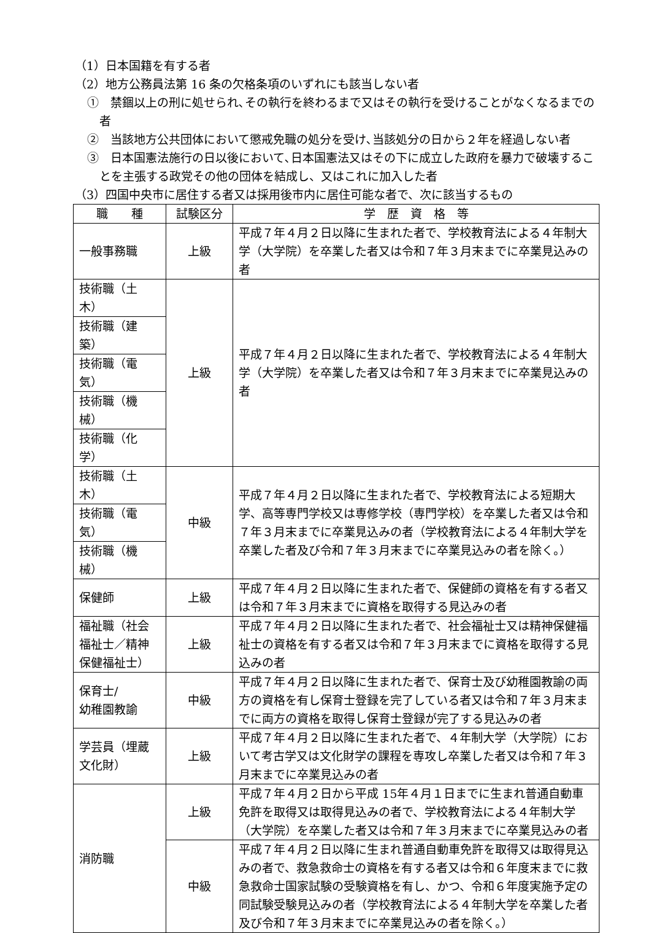（1）日本国籍を有する者
（2）地方公務員法第 16 条の欠格条項のいずれにも該当しない者
①　禁錮以上の刑に処せられ､その執行を終わるまで又はその執行を受けることがなくなるまでの者
②　当該地方公共団体において懲戒免職の処分を受け､当該処分の日から２年を経過しない者
③　日本国憲法施行の日以後において､日本国憲法又はその下に成立した政府を暴力で破壊することを主張する政党その他の団体を結成し、又はこれに加入した者
（3）四国中央市に居住する者又は採用後市内に居住可能な者で、次に該当するもの
| 職 種 | 試験区分 | 学 歴 資 格 等 |
| 一般事務職 | 上級 | 平成７年４月２日以降に生まれた者で、学校教育法による４年制大学（大学院）を卒業した者又は令和７年３月末までに卒業見込みの者 |
| 技術職（土木） | 上級 | 平成７年４月２日以降に生まれた者で、学校教育法による４年制大学（大学院）を卒業した者又は令和７年３月末までに卒業見込みの者 |
| 技術職（建築） | | |
| 技術職（電気） | | |
| 技術職（機械） | | |
| 技術職（化学） | | |
| 技術職（土木） | 中級 | 平成７年４月２日以降に生まれた者で、学校教育法による短期大学、高等専門学校又は専修学校（専門学校）を卒業した者又は令和７年３月末までに卒業見込みの者（学校教育法による４年制大学を卒業した者及び令和７年３月末までに卒業見込みの者を除く。） |
| 技術職（電気） | | |
| 技術職（機械） | | |
| 保健師 | 上級 | 平成７年４月２日以降に生まれた者で、保健師の資格を有する者又は令和７年３月末までに資格を取得する見込みの者 |
| 福祉職（社会福祉士／精神保健福祉士） | 上級 | 平成７年４月２日以降に生まれた者で、社会福祉士又は精神保健福祉士の資格を有する者又は令和７年３月末までに資格を取得する見込みの者 |
| 保育士/ 幼稚園教諭 | 中級 | 平成７年４月２日以降に生まれた者で、保育士及び幼稚園教諭の両方の資格を有し保育士登録を完了している者又は令和７年３月末までに両方の資格を取得し保育士登録が完了する見込みの者 |
| 学芸員（埋蔵文化財） | 上級 | 平成７年４月２日以降に生まれた者で、４年制大学（大学院）において考古学又は文化財学の課程を専攻し卒業した者又は令和７年３月末までに卒業見込みの者 |
| 消防職 | 上級 | 平成７年４月２日から平成 15年４月１日までに生まれ普通自動車免許を取得又は取得見込みの者で、学校教育法による４年制大学（大学院）を卒業した者又は令和７年３月末までに卒業見込みの者 |
| | 中級 | 平成７年４月２日以降に生まれ普通自動車免許を取得又は取得見込みの者で、救急救命士の資格を有する者又は令和６年度末までに救急救命士国家試験の受験資格を有し、かつ、令和６年度実施予定の同試験受験見込みの者（学校教育法による４年制大学を卒業した者及び令和７年３月末までに卒業見込みの者を除く。） |